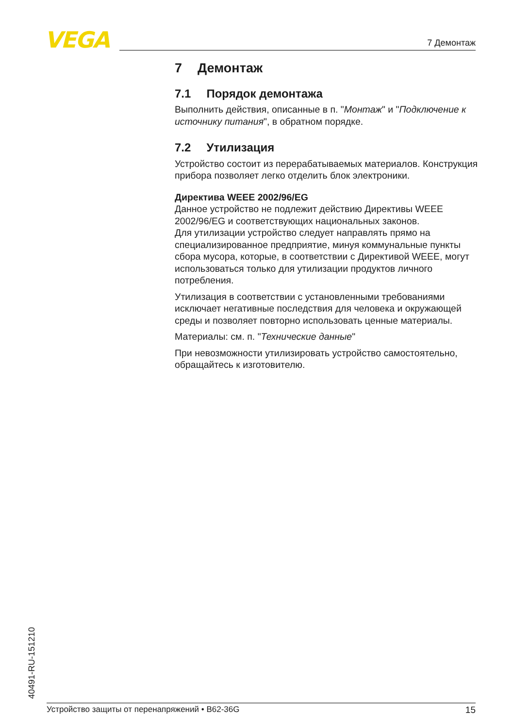VEGA 7 Демонтаж
7 Демонтаж
7.1 Порядок демонтажа
Выполнить действия, описанные в п. "Монтаж" и "Подключение к источнику питания", в обратном порядке.
7.2 Утилизация
Устройство состоит из перерабатываемых материалов. Конструкция прибора позволяет легко отделить блок электроники.
Директива WEEE 2002/96/EG
Данное устройство не подлежит действию Директивы WEEE 2002/96/EG и соответствующих национальных законов.
Для утилизации устройство следует направлять прямо на специализированное предприятие, минуя коммунальные пункты сбора мусора, которые, в соответствии с Директивой WEEE, могут использоваться только для утилизации продуктов личного потребления.
Утилизация в соответствии с установленными требованиями исключает негативные последствия для человека и окружающей среды и позволяет повторно использовать ценные материалы.
Материалы: см. п. "Технические данные"
При невозможности утилизировать устройство самостоятельно, обращайтесь к изготовителю.
40491-RU-151210 Устройство защиты от перенапряжений • B62-36G 15